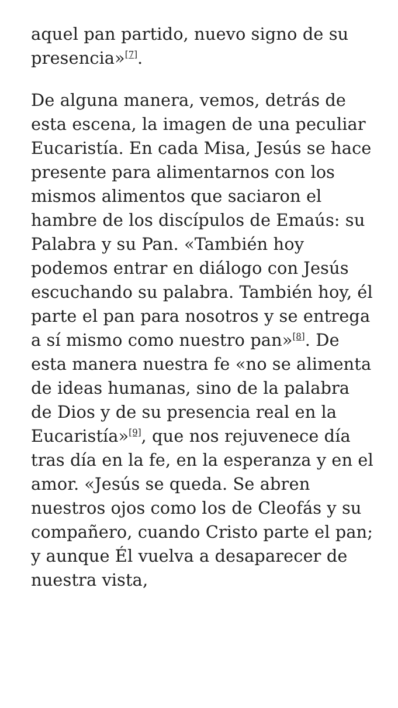aquel pan partido, nuevo signo de su presencia»<sup>[7]</sup>.
De alguna manera, vemos, detrás de esta escena, la imagen de una peculiar Eucaristía. En cada Misa, Jesús se hace presente para alimentarnos con los mismos alimentos que saciaron el hambre de los discípulos de Emaús: su Palabra y su Pan. «También hoy podemos entrar en diálogo con Jesús escuchando su palabra. También hoy, él parte el pan para nosotros y se entrega a sí mismo como nuestro pan»<sup>[8]</sup>. De esta manera nuestra fe «no se alimenta de ideas humanas, sino de la palabra de Dios y de su presencia real en la Eucaristía»<sup>[9]</sup>, que nos rejuvenece día tras día en la fe, en la esperanza y en el amor. «Jesús se queda. Se abren nuestros ojos como los de Cleofás y su compañero, cuando Cristo parte el pan; y aunque Él vuelva a desaparecer de nuestra vista,